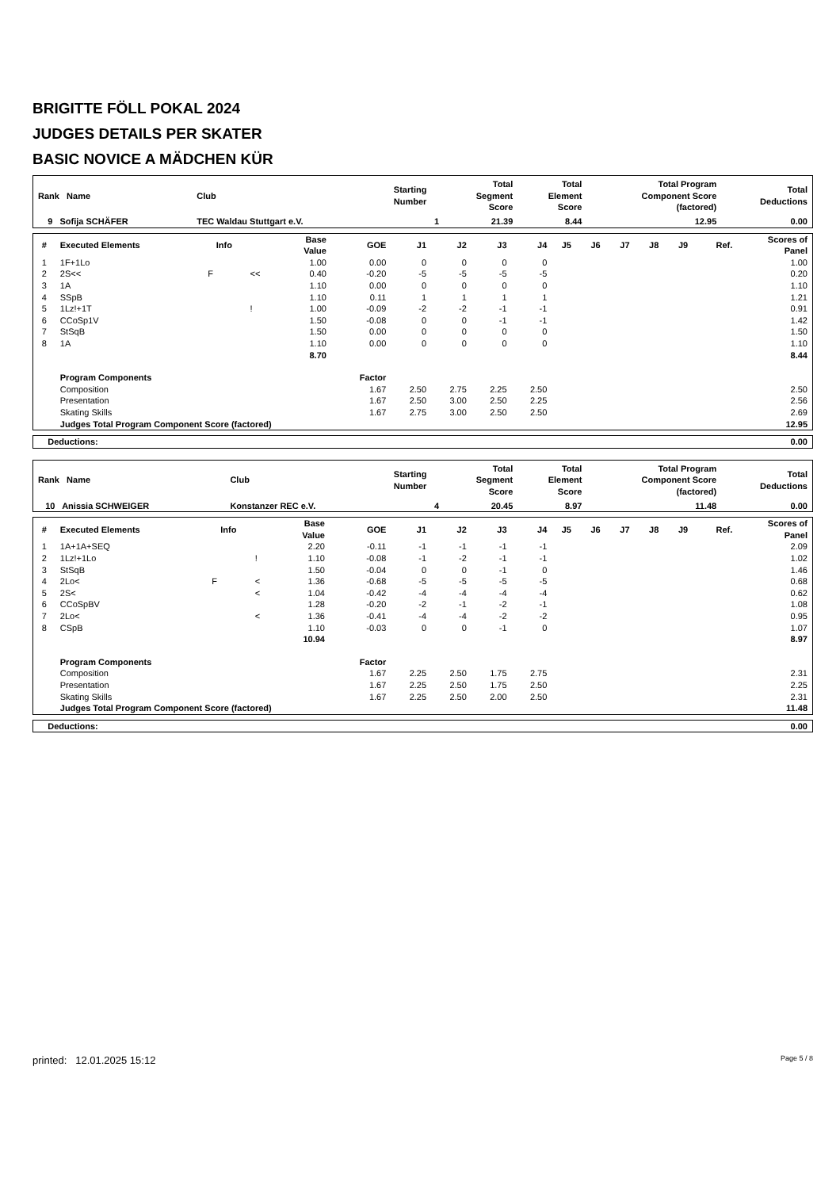BRIGITTE FÖLL POKAL 2024
JUDGES DETAILS PER SKATER
BASIC NOVICE A MÄDCHEN KÜR
| Rank Name | Club | Starting Number | Total Segment Score | Total Element Score | Total Program Component Score (factored) | Total Deductions |
| --- | --- | --- | --- | --- | --- | --- |
| 9 Sofija SCHÄFER | TEC Waldau Stuttgart e.V. | 1 | 21.39 | 8.44 | 12.95 | 0.00 |
| # | Executed Elements | Info | | Base Value | GOE | J1 | J2 | J3 | J4 | J5 | J6 | J7 | J8 | J9 | Ref. | Scores of Panel |
| --- | --- | --- | --- | --- | --- | --- | --- | --- | --- | --- | --- | --- | --- | --- | --- | --- |
| 1 | 1F+1Lo | | | 1.00 | 0.00 | 0 | 0 | 0 | 0 | | | | | | | 1.00 |
| 2 | 2S<< | F | << | 0.40 | -0.20 | -5 | -5 | -5 | -5 | | | | | | | 0.20 |
| 3 | 1A | | | 1.10 | 0.00 | 0 | 0 | 0 | 0 | | | | | | | 1.10 |
| 4 | SSpB | | | 1.10 | 0.11 | 1 | 1 | 1 | 1 | | | | | | | 1.21 |
| 5 | 1Lz!+1T | | ! | 1.00 | -0.09 | -2 | -2 | -1 | -1 | | | | | | | 0.91 |
| 6 | CCoSp1V | | | 1.50 | -0.08 | 0 | 0 | -1 | -1 | | | | | | | 1.42 |
| 7 | StSqB | | | 1.50 | 0.00 | 0 | 0 | 0 | 0 | | | | | | | 1.50 |
| 8 | 1A | | | 1.10 | 0.00 | 0 | 0 | 0 | 0 | | | | | | | 1.10 |
| | | | | 8.70 | | | | | | | | | | | | 8.44 |
| | Program Components | | | | Factor | | | | | | | | | | | |
| | Composition | | | | 1.67 | 2.50 | 2.75 | 2.25 | 2.50 | | | | | | | 2.50 |
| | Presentation | | | | 1.67 | 2.50 | 3.00 | 2.50 | 2.25 | | | | | | | 2.56 |
| | Skating Skills | | | | 1.67 | 2.75 | 3.00 | 2.50 | 2.50 | | | | | | | 2.69 |
| | Judges Total Program Component Score (factored) | | | | | | | | | | | | | | | 12.95 |
| Deductions: | 0.00 |
| --- | --- |
| Rank Name | Club | Starting Number | Total Segment Score | Total Element Score | Total Program Component Score (factored) | Total Deductions |
| --- | --- | --- | --- | --- | --- | --- |
| 10 Anissia SCHWEIGER | Konstanzer REC e.V. | 4 | 20.45 | 8.97 | 11.48 | 0.00 |
| # | Executed Elements | Info | | Base Value | GOE | J1 | J2 | J3 | J4 | J5 | J6 | J7 | J8 | J9 | Ref. | Scores of Panel |
| --- | --- | --- | --- | --- | --- | --- | --- | --- | --- | --- | --- | --- | --- | --- | --- | --- |
| 1 | 1A+1A+SEQ | | | 2.20 | -0.11 | -1 | -1 | -1 | -1 | | | | | | | 2.09 |
| 2 | 1Lz!+1Lo | | ! | 1.10 | -0.08 | -1 | -2 | -1 | -1 | | | | | | | 1.02 |
| 3 | StSqB | | | 1.50 | -0.04 | 0 | 0 | -1 | 0 | | | | | | | 1.46 |
| 4 | 2Lo< | F | < | 1.36 | -0.68 | -5 | -5 | -5 | -5 | | | | | | | 0.68 |
| 5 | 2S< | | < | 1.04 | -0.42 | -4 | -4 | -4 | -4 | | | | | | | 0.62 |
| 6 | CCoSpBV | | | 1.28 | -0.20 | -2 | -1 | -2 | -1 | | | | | | | 1.08 |
| 7 | 2Lo< | | < | 1.36 | -0.41 | -4 | -4 | -2 | -2 | | | | | | | 0.95 |
| 8 | CSpB | | | 1.10 | -0.03 | 0 | 0 | -1 | 0 | | | | | | | 1.07 |
| | | | | 10.94 | | | | | | | | | | | | 8.97 |
| | Program Components | | | | Factor | | | | | | | | | | | |
| | Composition | | | | 1.67 | 2.25 | 2.50 | 1.75 | 2.75 | | | | | | | 2.31 |
| | Presentation | | | | 1.67 | 2.25 | 2.50 | 1.75 | 2.50 | | | | | | | 2.25 |
| | Skating Skills | | | | 1.67 | 2.25 | 2.50 | 2.00 | 2.50 | | | | | | | 2.31 |
| | Judges Total Program Component Score (factored) | | | | | | | | | | | | | | | 11.48 |
| Deductions: | 0.00 |
| --- | --- |
printed: 12.01.2025 15:12 Page 5 / 8